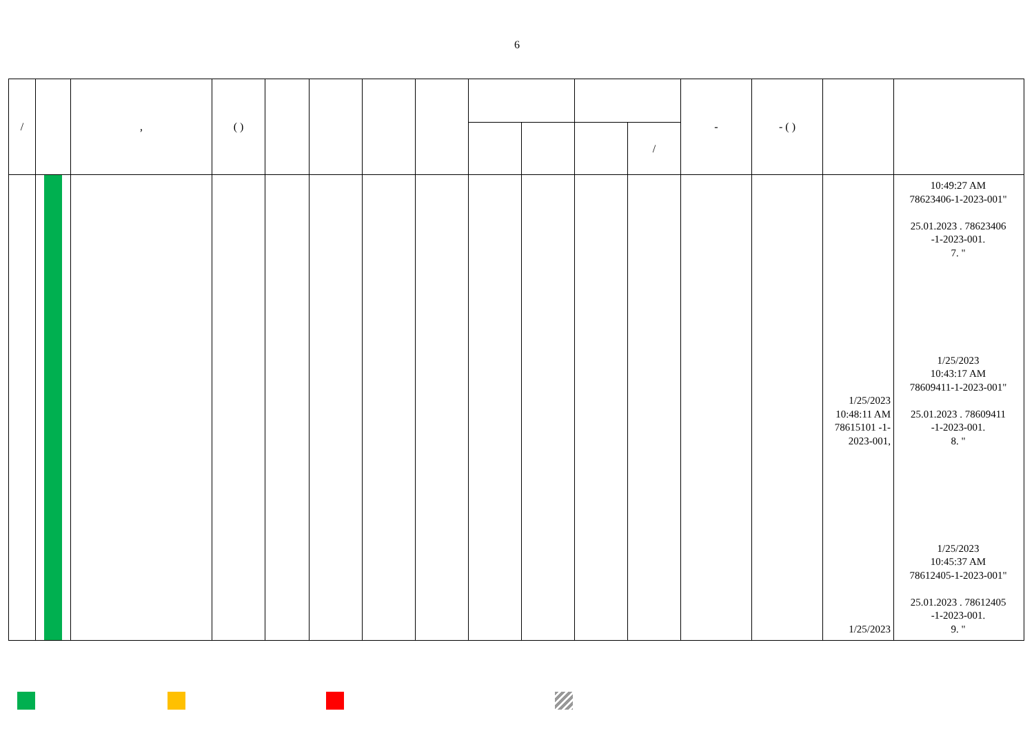6
| / | | , | ( ) | | | | | | | | | - | - ( ) | | |
| --- | --- | --- | --- | --- | --- | --- | --- | --- | --- | --- | --- | --- | --- | --- | --- |
| | | | | | | | | | | | / | | | | |
| | | | | | | | | | | | | | | 1/25/2023 10:48:11 AM 78615101 -1-2023-001, 1/25/2023 | 10:49:27 AM 78623406-1-2023-001" 25.01.2023 . 78623406 -1-2023-001. 7. " 1/25/2023 10:43:17 AM 78609411-1-2023-001" 25.01.2023 . 78609411 -1-2023-001. 8. " 1/25/2023 10:45:37 AM 78612405-1-2023-001" 25.01.2023 . 78612405 -1-2023-001. 9. " |